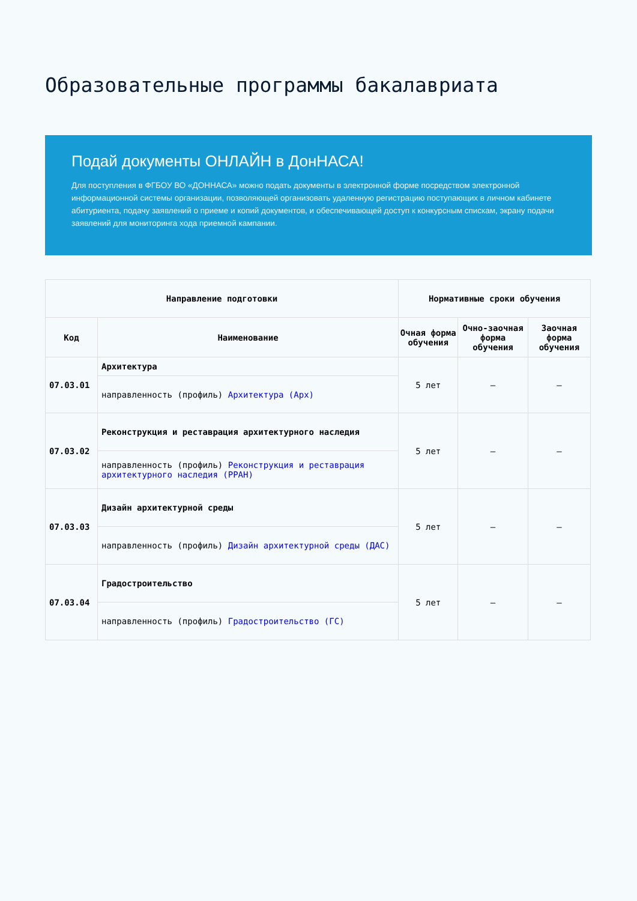Образовательные программы бакалавриата
Подай документы ОНЛАЙН в ДонНАСА!
Для поступления в ФГБОУ ВО «ДОННАСА» можно подать документы в электронной форме посредством электронной информационной системы организации, позволяющей организовать удаленную регистрацию поступающих в личном кабинете абитуриента, подачу заявлений о приеме и копий документов, и обеспечивающей доступ к конкурсным спискам, экрану подачи заявлений для мониторинга хода приемной кампании.
| Направление подготовки | | Нормативные сроки обучения | | |
| --- | --- | --- | --- | --- |
| Код | Наименование | Очная форма обучения | Очно-заочная форма обучения | Заочная форма обучения |
| 07.03.01 | Архитектура | 5 лет | – | – |
| | направленность (профиль) Архитектура (Арх) | | | |
| 07.03.02 | Реконструкция и реставрация архитектурного наследия | 5 лет | – | – |
| | направленность (профиль) Реконструкция и реставрация архитектурного наследия (РРАН) | | | |
| 07.03.03 | Дизайн архитектурной среды | 5 лет | – | – |
| | направленность (профиль) Дизайн архитектурной среды (ДАС) | | | |
| 07.03.04 | Градостроительство | 5 лет | – | – |
| | направленность (профиль) Градостроительство (ГС) | | | |